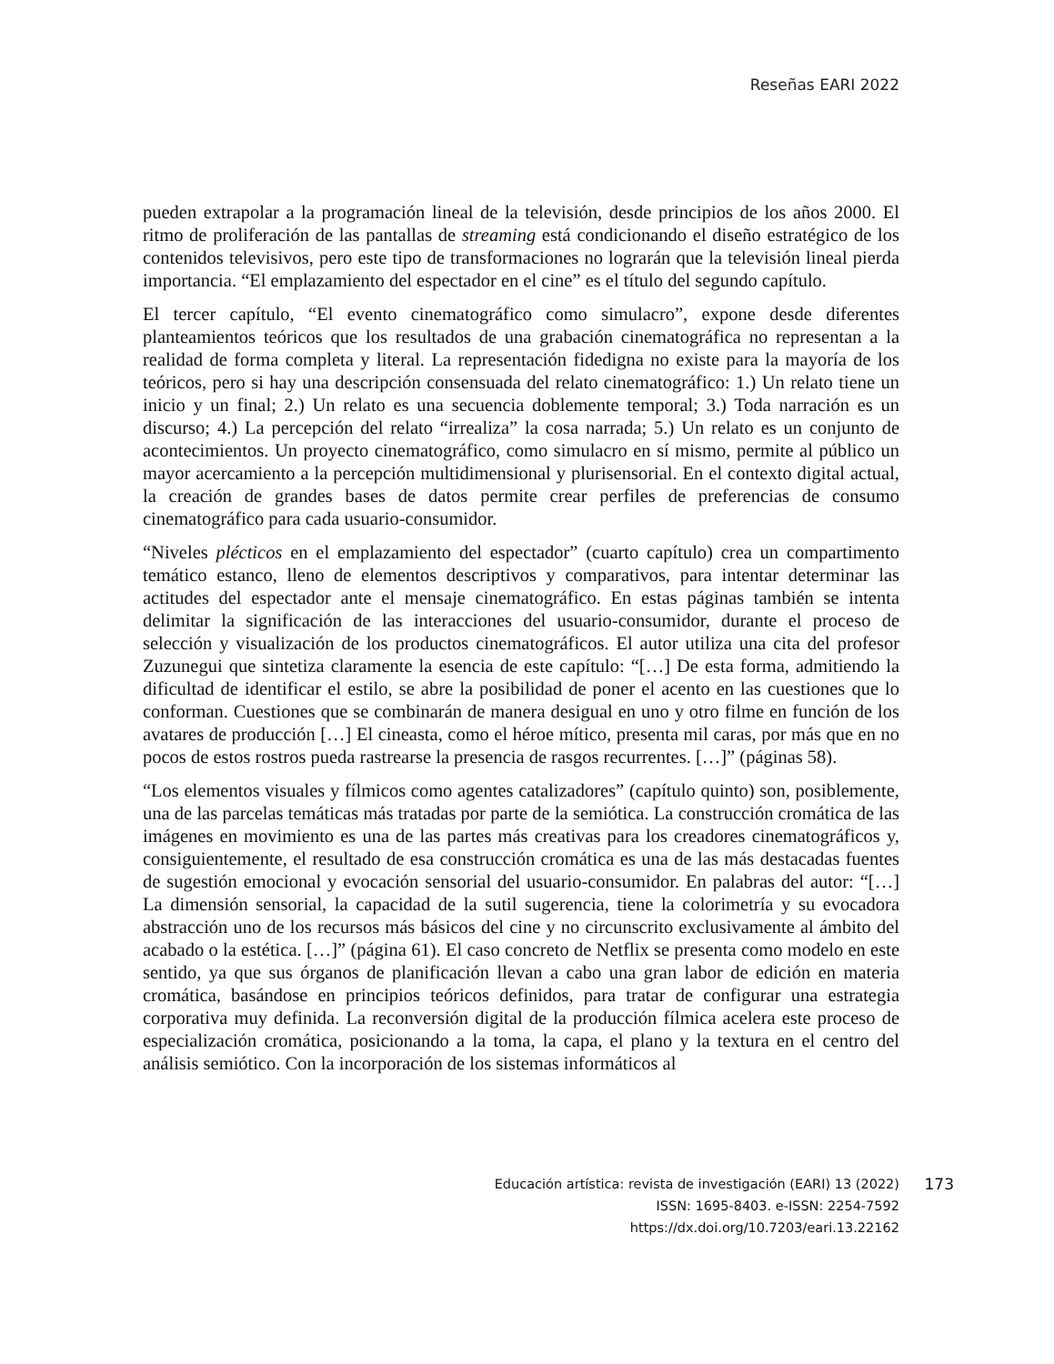Reseñas EARI 2022
pueden extrapolar a la programación lineal de la televisión, desde principios de los años 2000. El ritmo de proliferación de las pantallas de streaming está condicionando el diseño estratégico de los contenidos televisivos, pero este tipo de transformaciones no lograrán que la televisión lineal pierda importancia. “El emplazamiento del espectador en el cine” es el título del segundo capítulo.
El tercer capítulo, “El evento cinematográfico como simulacro”, expone desde diferentes planteamientos teóricos que los resultados de una grabación cinematográfica no representan a la realidad de forma completa y literal. La representación fidedigna no existe para la mayoría de los teóricos, pero si hay una descripción consensuada del relato cinematográfico: 1.) Un relato tiene un inicio y un final; 2.) Un relato es una secuencia doblemente temporal; 3.) Toda narración es un discurso; 4.) La percepción del relato “irrealiza” la cosa narrada; 5.) Un relato es un conjunto de acontecimientos. Un proyecto cinematográfico, como simulacro en sí mismo, permite al público un mayor acercamiento a la percepción multidimensional y plurisensorial. En el contexto digital actual, la creación de grandes bases de datos permite crear perfiles de preferencias de consumo cinematográfico para cada usuario-consumidor.
“Niveles plécticos en el emplazamiento del espectador” (cuarto capítulo) crea un compartimento temático estanco, lleno de elementos descriptivos y comparativos, para intentar determinar las actitudes del espectador ante el mensaje cinematográfico. En estas páginas también se intenta delimitar la significación de las interacciones del usuario-consumidor, durante el proceso de selección y visualización de los productos cinematográficos. El autor utiliza una cita del profesor Zuzunegui que sintetiza claramente la esencia de este capítulo: “[…] De esta forma, admitiendo la dificultad de identificar el estilo, se abre la posibilidad de poner el acento en las cuestiones que lo conforman. Cuestiones que se combinarán de manera desigual en uno y otro filme en función de los avatares de producción […] El cineasta, como el héroe mítico, presenta mil caras, por más que en no pocos de estos rostros pueda rastrearse la presencia de rasgos recurrentes. […]” (páginas 58).
“Los elementos visuales y fílmicos como agentes catalizadores” (capítulo quinto) son, posiblemente, una de las parcelas temáticas más tratadas por parte de la semiótica. La construcción cromática de las imágenes en movimiento es una de las partes más creativas para los creadores cinematográficos y, consiguientemente, el resultado de esa construcción cromática es una de las más destacadas fuentes de sugestión emocional y evocación sensorial del usuario-consumidor. En palabras del autor: “[…] La dimensión sensorial, la capacidad de la sutil sugerencia, tiene la colorimetría y su evocadora abstracción uno de los recursos más básicos del cine y no circunscrito exclusivamente al ámbito del acabado o la estética. […]” (página 61). El caso concreto de Netflix se presenta como modelo en este sentido, ya que sus órganos de planificación llevan a cabo una gran labor de edición en materia cromática, basándose en principios teóricos definidos, para tratar de configurar una estrategia corporativa muy definida. La reconversión digital de la producción fílmica acelera este proceso de especialización cromática, posicionando a la toma, la capa, el plano y la textura en el centro del análisis semiótico. Con la incorporación de los sistemas informáticos al
Educación artística: revista de investigación (EARI) 13 (2022) 173
ISSN: 1695-8403. e-ISSN: 2254-7592
https://dx.doi.org/10.7203/eari.13.22162